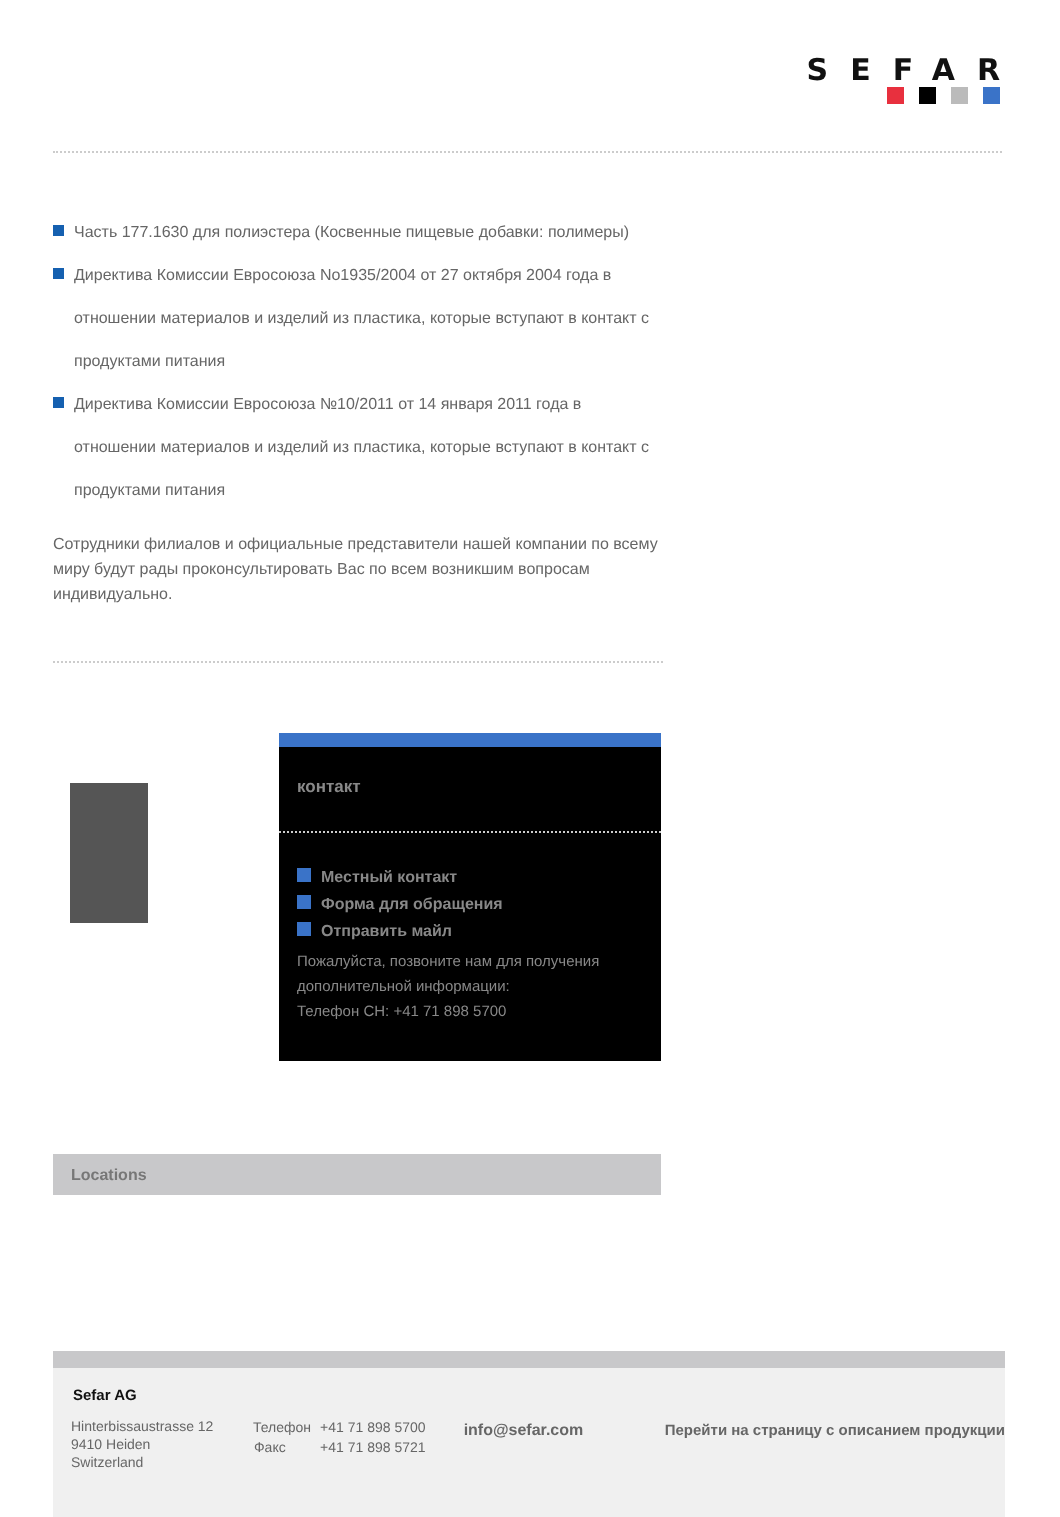SEFAR
Часть 177.1630 для полиэстера (Косвенные пищевые добавки: полимеры)
Директива Комиссии Евросоюза No1935/2004 от 27 октября 2004 года в отношении материалов и изделий из пластика, которые вступают в контакт с продуктами питания
Директива Комиссии Евросоюза №10/2011 от 14 января 2011 года в отношении материалов и изделий из пластика, которые вступают в контакт с продуктами питания
Сотрудники филиалов и официальные представители нашей компании по всему миру будут рады проконсультировать Вас по всем возникшим вопросам индивидуально.
контакт
Местный контакт
Форма для обращения
Отправить майл
Пожалуйста, позвоните нам для получения дополнительной информации:
Телефон CH: +41 71 898 5700
Locations
Sefar AG
Hinterbissaustrasse 12
9410 Heiden
Switzerland
| Телефон | +41 71 898 5700 |
| Факс | +41 71 898 5721 |
info@sefar.com Перейти на страницу с описанием продукции